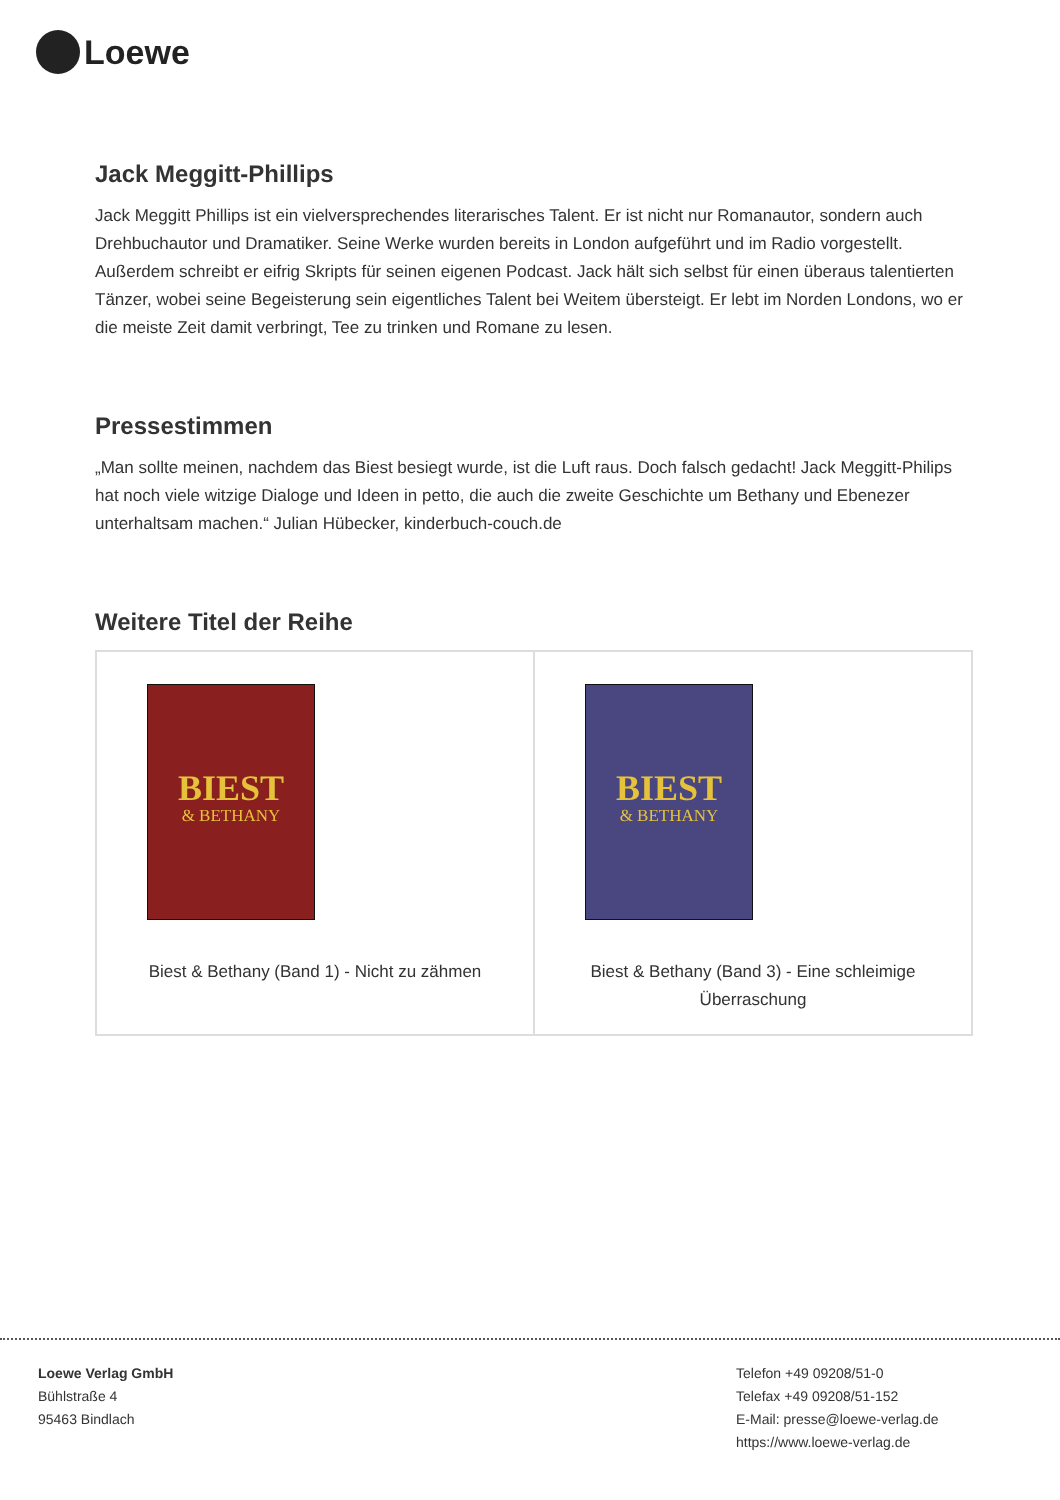Loewe
Jack Meggitt-Phillips
Jack Meggitt Phillips ist ein vielversprechendes literarisches Talent. Er ist nicht nur Romanautor, sondern auch Drehbuchautor und Dramatiker. Seine Werke wurden bereits in London aufgeführt und im Radio vorgestellt. Außerdem schreibt er eifrig Skripts für seinen eigenen Podcast. Jack hält sich selbst für einen überaus talentierten Tänzer, wobei seine Begeisterung sein eigentliches Talent bei Weitem übersteigt. Er lebt im Norden Londons, wo er die meiste Zeit damit verbringt, Tee zu trinken und Romane zu lesen.
Pressestimmen
„Man sollte meinen, nachdem das Biest besiegt wurde, ist die Luft raus. Doch falsch gedacht! Jack Meggitt-Philips hat noch viele witzige Dialoge und Ideen in petto, die auch die zweite Geschichte um Bethany und Ebenezer unterhaltsam machen.“ Julian Hübecker, kinderbuch-couch.de
Weitere Titel der Reihe
| BIEST & BETHANY Biest & Bethany (Band 1) - Nicht zu zähmen | BIEST & BETHANY Biest & Bethany (Band 3) - Eine schleimige Überraschung |
Loewe Verlag GmbH
Bühlstraße 4
95463 Bindlach
Telefon +49 09208/51-0
Telefax +49 09208/51-152
E-Mail: presse@loewe-verlag.de
https://www.loewe-verlag.de